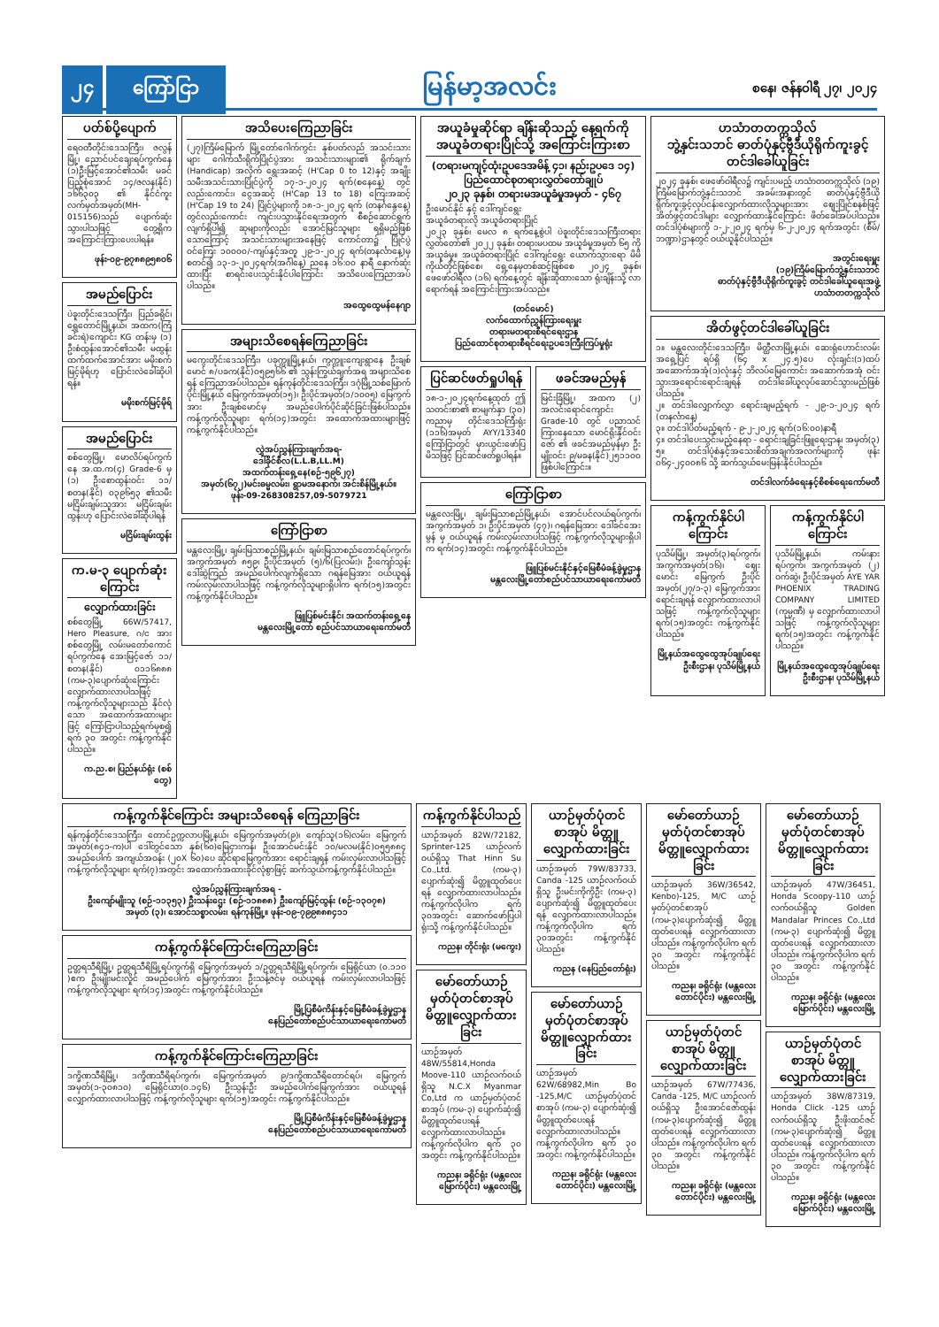၂၄ ကြော်ငြာ မြန်မာ့အလင်း စနေ၊ ဇန်နဝါရီ ၂၇၊ ၂၀၂၄
ပတ်စ်ပို့ပျောက်
ရေဝတီတိုင်းဒေသကြီး၊ ဇလွန်မြို့၊ ညောင်ပင်ချေးရပ်ကွက်နေ (၁)ဦးမြင့်အောင်၏သမီး မခင်ပြည့်စုံအောင် ၁၄/ဇလန(နိုင်) ၁၆၆၃၀၃ ၏ နိုင်ငံကူးလက်မှတ်အမှတ်(MH-015156)သည် ပျောက်ဆုံးသွားပါသဖြင့် တွေ့ရှိက အကြောင်းကြားပေးပါရန်။
ဖုန်း-၀၉-၉၇၈၈၉၅၈၀၆
အမည်ပြောင်း
ပဲခူးတိုင်းဒေသကြီး၊ ပြည်ခရိုင်၊ ရွှေတောင်မြို့နယ်၊ အထက(ကြံခင်းရဲ)ကျောင်း KG တန်းမှ (၁) ဦးစံထွန်းအောင်၏သမီး မထွန်းထက်ထက်အောင်အား မမိုးစက်မြင့်မိုရ်ဟု ပြောင်းလဲခေါ်ဆိုပါရန်။
မမိုးစက်မြင့်မိုရ်
အမည်ပြောင်း
စစ်တွေမြို့၊ မောလိပ်ရပ်ကွက်နေ အ.ထ.က(၄) Grade-6 မှ (၁) ဦးစောထွန်းဝင်း ၁၁/စတန(နိုင်) ၀၃၉၆၅၃ ၏သမီး မငြိမ်းချမ်းသူအား မငြိမ်းချမ်းထွန်းဟု ပြောင်းလဲခေါ်ဆိုပါရန်
မငြိမ်းချမ်းထွန်း
က.မ-၃ ပျောက်ဆုံးကြောင်း
လျှောက်ထားခြင်း
စစ်တွေမြို့ 66W/57417, Hero Pleasure, ဂ/င အား စစ်တွေမြို့ လမ်းမတော်ကောင် ရပ်ကွက်နေ အေးမြင့်ဇော် ၁၁/စတန(နိုင်) ၀၁၁၆၈၈၈ (ကမ-၃)ပျောက်ဆုံးကြောင်း လျှောက်ထားလာပါသဖြင့် ကန့်ကွက်လိုသူများသည် နိုင်လုံသော အထောက်အထားများဖြင့် ကြော်ငြာပါသည့်ရက်မှစ၍ ရက် ၃၀ အတွင်း ကန့်ကွက်နိုင်ပါသည်။
က.ည.စ၊ ပြည်နယ်ရုံး (စစ်တွေ)
အသိပေးကြေညာခြင်း
(၂၇)ကြိမ်မြောက် မြို့တော်ဂေါက်ကွင်း နှစ်ပတ်လည် အသင်းသားများ ဂေါက်သီးရိုက်ပြိုင်ပွဲအား အသင်းသားများ၏ ရိုက်ချက် (Handicap) အလိုက် ရွေးအဆင့် (H'Cap 0 to 12)နှင့် အချိုးသမီးအသင်းသားပြိုင်ပွဲကို ၁၇-၁-၂၀၂၄ ရက်(စနေနေ့) တွင်လည်းကောင်း၊ ငွေအဆင့် (H'Cap 13 to 18) ကြေးအဆင့် (H'Cap 19 to 24) ပြိုင်ပွဲများကို ၁၈-၁-၂၀၂၄ ရက် (တနင်္ဂနွေနေ့) တွင်လည်းကောင်း ကျင်းပသွားနိုင်ရေးအတွက် စီစဉ်ဆောင်ရွက်လျက်ရှိပါ၍ ဆုများကိုလည်း အောင်မြင်သူများ ရရှိမည်ဖြစ်သောကြောင့် အသင်းသားများအနေဖြင့် ကောင်တာ၌ ပြိုင်ပွဲဝင်ကြေး ၁၀၀၀၀/-ကျပ်နှင့်အတူ ၂၉-၁-၂၀၂၄ ရက်(တနင်္လာနေ့)မှစတင်၍ ၁၃-၁-၂၀၂၄ရက်(အင်္ဂါနေ့) ညနေ ၁၆:၀၀ နာရီ နောက်ဆုံးထားပြီး စာရင်းပေးသွင်းနိုင်ပါကြောင်း အသိပေးကြေညာအပ်ပါသည်။
အထွေထွေမန်နေဂျာ
အများသိစေရန်ကြေညာခြင်း
မကွေးတိုင်းဒေသကြီး၊ ပခုက္ကူမြို့နယ်၊ ကွက္ကူးကျေးရွာနေ ဦးချစ်မောင် ၈/ပခက(နိုင်)၀၅၉၅၆၆ ၏ သွန်းကြွယ်ချက်အရ အများသိစေရန် ကြေညာအပ်ပါသည်။ ရန်ကုန်တိုင်းဒေသကြီး၊ ဒဂုံမြို့သစ်မြောက်ပိုင်းမြို့နယ် မြေကွက်အမှတ်(၁၅)၊ ဦးပိုင်အမှတ်(၁/၁၀၀၅) မြေကွက်အား ဦးချစ်မောင်မှ အမည်ပေါက်ပိုင်ဆိုင်ခြင်းဖြစ်ပါသည်။ ကန့်ကွက်လိုသူများ ရက်(၁၄)အတွင်း အထောက်အထားများဖြင့် ကန့်ကွက်နိုင်ပါသည်။
လွှဲအပ်ညွှန်ကြားချက်အရ-
ဒေါ်ခိုင်စီလ(L.L.B,LL.M)
အထက်တန်းရှေ့နေ(စဉ်-၅၉၆၂၇)
အမှတ်(၆၇၂)မင်းဓမ္မလမ်း၊ ရွာမအနောက်၊ အင်းစိန်မြို့နယ်။
ဖုန်း-09-268308257,09-5079721
ကြော်ငြာစာ
မန္တလေးမြို့၊ ချမ်းမြသာစည်မြို့နယ်၊ ချမ်းမြသာစည်တောင်ရပ်ကွက်၊ အကွက်အမှတ် ၈၅၉၊ ဦးပိုင်အမှတ် (၅)/၆(ပြလမ်း)၊ ဦးကျော်သွန်း ဒေါ်ဆွဲကြည် အမည်ပေါက်လျက်ရှိသော ဂရန်မြေအား ဝယ်ယူရန် ကမ်းလှမ်းလာပါသဖြင့် ကန့်ကွက်လိုသူများရှိပါက ရက်(၁၅)အတွင်း ကန့်ကွက်နိုင်ပါသည်။
ဖြူပြစ်မင်းနိုင်၊ အထက်တန်းရှေ့နေ
မန္တလေးမြို့တော် စည်ပင်သာယာရေးကော်မတီ
အယူခံမှုဆိုင်ရာ ချိန်းဆိုသည့် နေ့ရက်ကို အယူခံတရားပြိုင်သို့ အကြောင်းကြားစာ
(တရားမကျင့်ထုံးဥပဒေအမိန့် ၄၁၊ နည်းဥပဒေ ၁၄)
ပြည်ထောင်စုတရားလွှတ်တော်ချုပ်
၂၀၂၃ ခုနှစ်၊ တရားမအယူခံမှုအမှတ် - ၄၆၇
ဦးမောင်နိုင် နှင့် ဒေါ်ကျင်ရွေး
အယူခံတရားလို အယူခံတရားပြိုင်
၂၀၂၃ ခုနှစ်၊ မေလ ၈ ရက်နေ့စွဲပါ ပဲခူးတိုင်းဒေသကြီးတရားလွှတ်တော်၏ ၂၀၂၂ ခုနှစ်၊ တရားမပထမ အယူခံမှုအမှတ် ၆၅ ကို အယူခံမှု။ အယူခံတရားပြိုင် ဒေါ်ကျင်ရွေး ယောက်သွားရော မိမိကိုယ်တိုင်ဖြစ်စေ၊ ရှေ့နေမှတစ်ဆင့်ဖြစ်စေ ၂၀၂၄ ခုနှစ်၊ ဖေဖော်ဝါရီလ (၁၆) ရက်နေ့တွင် ချိန်းဆိုထားသော ရုံးချိန်းသို့ လာရောက်ရန် အကြောင်းကြားအပ်သည်။
(တင်မောင်)
လက်ထောက်ညွှန်ကြားရေးမှူး
တရားမတရားစီရင်ရေးဌာန
ပြည်ထောင်စုတရားစီရင်ရေးဥပဒေကြီးကြပ်မှုရုံး
ပြင်ဆင်ဖတ်ရှုပါရန်
၁၈-၁-၂၀၂၄ရက်နေ့ထုတ် ဤသတင်းစာ၏ စာမျက်နှာ (၃၀) ကညာမှ တိုင်းဒေသကြီးရုံး (၁၁၆)အမှတ် AYY/13340 ကြော်ငြာတွင် မှားယွင်းဖော်ပြမိသဖြင့် ပြင်ဆင်ဖတ်ရှုပါရန်။
ဖခင်အမည်မှန်
မြင်းခြံမြို့၊ အထက (၂) အလင်းရောင်ကျောင်း Grade-10 တွင် ပညာသင်ကြားနေသော မောင်ရိုးနိုင်ဝင်းဇော် ၏ ဖခင်အမည်မှန်မှာ ဦးမျိုးဝင်း ၉/မခန(နိုင်)၂၅၁၁၀၀ ဖြစ်ပါကြောင်း။
ကြော်ငြာစာ
မန္တလေးမြို့၊ ချမ်းမြသာစည်မြို့နယ်၊ အောင်ပင်လယ်ရပ်ကွက်၊ အကွက်အမှတ် ၁၊ ဦးပိုင်အမှတ် (၄၇)၊ ဂရန်မြေအား ဒေါ်ခင်အေးမွန် မှ ဝယ်ယူရန် ကမ်းလှမ်းလာပါသဖြင့် ကန့်ကွက်လိုသူများရှိပါက ရက်(၁၄)အတွင်း ကန့်ကွက်နိုင်ပါသည်။
ဖြူပြစ်မင်းနိုင်နှင့်မြေစီမံခန့်ခွဲမှုဌာန
မန္တလေးမြို့တော်စည်ပင်သာယာရေးကော်မတီ
ဟသံာတတက္ကသိုလ်
ဘွဲ့နှင်းသဘင် ဓာတ်ပုံနှင့်ဗွီဒီယိုရိုက်ကူးခွင့် တင်ဒါခေါ်ယူခြင်း
၂၀၂၄ ခုနှစ်၊ ဖေဖော်ဝါရီလ၌ ကျင်းပမည့် ဟသံာတတက္ကသိုလ် (၁၉) ကြိမ်မြောက်ဘွဲ့နှင်းသဘင် အခမ်းအနားတွင် ဓာတ်ပုံနှင့်ဗွီဒီယိုရိုက်ကူးခွင့်လုပ်ငန်းလျှောက်ထားလိုသူများအား ဈေးပြိုင်စနစ်ဖြင့် အိတ်ဖွင့်တင်ဒါများ လျှောက်ထားနိုင်ကြောင်း ဖိတ်ခေါ်အပ်ပါသည်။ တင်ဒါပုံစံများကို ၁-၂-၂၀၂၄ ရက်မှ ၆-၂-၂၀၂၄ ရက်အတွင်း (စီမံ/ဘဏ္ဍာ)ဌာနတွင် ဝယ်ယူနိုင်ပါသည်။
အတွင်းရေးမှူး
(၁၉)ကြိမ်မြောက်ဘွဲ့နှင်းသဘင်
ဓာတ်ပုံနှင့်ဗွီဒီယိုရိုက်ကူးခွင့် တင်ဒါခေါ်ယူရေးအဖွဲ့
ဟသံာတတက္ကသိုလ်
အိတ်ဖွင့်တင်ဒါခေါ်ယူခြင်း
၁။ မန္တလေးတိုင်းဒေသကြီး၊ မိတ္ထီလာမြို့နယ်၊ ဆေးရုံဟောင်းလမ်း အရှေ့ပြင် ရပ်ရှိ (၆၄ x ၂၄.၅)ပေ လုံးချင်း(၁)ထပ်အဆောက်အအုံ(၁)လုံးနှင့် ဘိလပ်မြေကောင်း အဆောက်အအုံ ဝင်းသွားအရောင်းရောင်းချရန် တင်ဒါခေါ်ယူလုပ်ဆောင်သွားမည်ဖြစ်ပါသည်။
၂။ တင်ဒါလျှောက်လွှာ ရောင်းချမည့်ရက် - ၂၉-၁-၂၀၂၄ ရက် (တနင်္လာနေ့)
၃။ တင်ဒါပိတ်မည့်ရက် - ၉-၂-၂၀၂၄ ရက်(၁၆:၀၀)နာရီ
၄။ တင်ဒါပေးသွင်းမည့်နေရာ - ရောင်းချခြင်းဖြူရေးဌာန၊ အမှတ်(၃)
၅။ တင်ဒါပုံစံနှင့်အသေးစိတ်အချက်အလက်များကို ဖုန်း ၀၆၄-၂၄၀၀၈၆ သို့ ဆက်သွယ်မေးမြန်းနိုင်ပါသည်။
တင်ဒါလက်ခံရေးနှင့်စိစစ်ရေးကော်မတီ
ကန့်ကွက်နိုင်ပါကြောင်း
ပုသိမ်မြို့၊ အမှတ်(၃)ရပ်ကွက်၊ အကွက်အမှတ်(၁၆)၊ ဈေးမောင်း မြေကွက် ဦးပိုင်အမှတ်(၂၇/၁-၃) မြေကွက်အား ရောင်းချရန် လျှောက်ထားလာပါသဖြင့် ကန့်ကွက်လိုသူများ ရက်(၁၅)အတွင်း ကန့်ကွက်နိုင်ပါသည်။
မြို့နယ်အထွေထွေအုပ်ချုပ်ရေးဦးစီးဌာန၊ ပုသိမ်မြို့နယ်
ကန့်ကွက်နိုင်ပါကြောင်း
ပုသိမ်မြို့နယ်၊ ကမ်းနားရပ်ကွက်၊ အကွက်အမှတ် (၂) ဝက်ဆွဲ၊ ဦးပိုင်အမှတ် AYE YAR PHOENIX TRADING COMPANY LIMITED (ကုမ္ပဏီ) မှ လျှောက်ထားလာပါသဖြင့် ကန့်ကွက်လိုသူများ ရက်(၁၅)အတွင်း ကန့်ကွက်နိုင်ပါသည်။
မြို့နယ်အထွေထွေအုပ်ချုပ်ရေးဦးစီးဌာန၊ ပုသိမ်မြို့နယ်
ကန့်ကွက်နိုင်ကြောင်း အများသိစေရန် ကြေညာခြင်း
ရန်ကုန်တိုင်းဒေသကြီး၊ တောင်ဥက္ကလာပမြို့နယ်၊ မြေကွက်အမှတ်(၉)၊ ကျော်သူ(၁၆)လမ်း၊ မြေကွက်အမှတ်(၈၄၁-က)ပါ ဒေါ်တွင်သော နှစ်(၆၀)မြေငှားကန်၊ ဦးအောင်မင်းနိုင် ၁၀/မလမ(နိုင်)၀၅၅၈၈၄ အမည်ပေါက် အကျယ်အဝန်း (၂၀X ၆၀)ပေ ဆိုင်ရာမြေကွက်အား ရောင်းချရန် ကမ်းလှမ်းလာပါသဖြင့် ကန့်ကွက်လိုသူများ ရက်(၇)အတွင်း အထောက်အထားခိုင်လုံစွာဖြင့် ဆက်သွယ်ကန့်ကွက်နိုင်ပါသည်။
လွှဲအပ်ညွှန်ကြားချက်အရ -
ဦးကျော်မျိုးသူ (စဉ်-၁၁၃၅၃) ဦးသန်းဌေး (စဉ်-၁၁၈၈၈) ဦးကျော်မြင့်ထွန်း (စဉ်-၁၃၀၇၈)
အမှတ် (၃)၊ အောင်သစ္စာလမ်း၊ ရန်ကုန်မြို့။ ဖုန်း-၀၉-၇၉၉၈၈၈၄၁၁
ကန့်ကွက်နိုင်ကြောင်းကြေညာခြင်း
ဥတ္တရသီရိမြို့၊ ဥတ္တရသီရိမြို့ရပ်ကွက်ရှိ မြေကွက်အမှတ် ၁/ဥတ္တရသီရိမြို့ရပ်ကွက်၊ မြေရိုင်ယာ (၀.၁၁၀ )ဧက ဦးမျိုးမင်းလှိုင် အမည်ပေါက် မြေကွက်အား ဦးသန့်ဇင်မှ ဝယ်ယူရန် ကမ်းလှမ်းလာပါသဖြင့် ကန့်ကွက်လိုသူများ ရက်(၁၄)အတွင်း ကန့်ကွက်နိုင်ပါသည်။
မြို့ပြစီမံကိန်းနှင့်မြေစီမံခန့်ခွဲမှုဌာန
နေပြည်တော်စည်ပင်သာယာရေးကော်မတီ
ကန့်ကွက်နိုင်ကြောင်းကြေညာခြင်း
ဒက္ခိဏသီရိမြို့၊ ဒက္ခိဏသီရိရပ်ကွက်၊ မြေကွက်အမှတ် ၉/ဒက္ခိဏသီရိတောင်ရပ်၊ မြေကွက်အမှတ်(၁-၃၀၈၁၀) မြေရိုင်ယာ(၀.၁၄၆) ဦးသွန်းဦး အမည်ပေါက်မြေကွက်အား ဝယ်ယူရန် လျှောက်ထားလာပါသဖြင့် ကန့်ကွက်လိုသူများ ရက်(၁၅)အတွင်း ကန့်ကွက်နိုင်ပါသည်။
မြို့ပြစီမံကိန်းနှင့်မြေစီမံခန့်ခွဲမှုဌာန
နေပြည်တော်စည်ပင်သာယာရေးကော်မတီ
ကန့်ကွက်နိုင်ပါသည်
ယာဉ်အမှတ် 82W/72182, Sprinter-125 ယာဉ်လက်ဝယ်ရှိသူ That Hinn Su Co.,Ltd. (ကမ-၃) ပျောက်ဆုံး၍ မိတ္တူထုတ်ပေးရန် လျှောက်ထားလာပါသည်။ ကန့်ကွက်လိုပါက ရက် ၃၀အတွင်း ဆောက်ဖော်ပြပါရုံးသို့ ကန့်ကွက်နိုင်ပါသည်။
ကညန၊ တိုင်းရုံး (မကွေး)
မော်တော်ယာဉ်မှတ်ပုံတင်စာအုပ် မိတ္တူလျှောက်ထားခြင်း
ယာဉ်အမှတ် 48W/55814,Honda Moove-110 ယာဉ်လက်ဝယ်ရှိသူ N.C.X Myanmar Co,Ltd က ယာဉ်မှတ်ပုံတင်စာအုပ် (ကမ-၃) ပျောက်ဆုံး၍ မိတ္တူထုတ်ပေးရန် လျှောက်ထားလာပါသည်။ ကန့်ကွက်လိုပါက ရက် ၃၀ အတွင်း ကန့်ကွက်နိုင်ပါသည်။
ကညန၊ ခရိုင်ရုံး (မန္တလေးမြောက်ပိုင်း) မန္တလေးမြို့
ယာဉ်မှတ်ပုံတင်စာအုပ် မိတ္တူလျှောက်ထားခြင်း
ယာဉ်အမှတ် 79W/83733, Canda -125 ယာဉ်လက်ဝယ်ရှိသူ ဦးမင်းကိုကိုဦး (ကမ-၃) ပျောက်ဆုံး၍ မိတ္တူထုတ်ပေးရန် လျှောက်ထားလာပါသည်။ ကန့်ကွက်လိုပါက ရက် ၃၀အတွင်း ကန့်ကွက်နိုင်ပါသည်။
ကညန (နေပြည်တော်ရုံး)
မော်တော်ယာဉ်မှတ်ပုံတင်စာအုပ် မိတ္တူလျှောက်ထားခြင်း
ယာဉ်အမှတ် 62W/68982,Min Bo -125,M/C ယာဉ်မှတ်ပုံတင်စာအုပ် (ကမ-၃) ပျောက်ဆုံး၍ မိတ္တူထုတ်ပေးရန် လျှောက်ထားလာပါသည်။ ကန့်ကွက်လိုပါက ရက် ၃၀ အတွင်း ကန့်ကွက်နိုင်ပါသည်။
ကညန၊ ခရိုင်ရုံး (မန္တလေးတောင်ပိုင်း) မန္တလေးမြို့
မော်တော်ယာဉ်မှတ်ပုံတင်စာအုပ် မိတ္တူလျှောက်ထားခြင်း
ယာဉ်အမှတ် 36W/36542, Kenbo)-125, M/C ယာဉ်မှတ်ပုံတင်စာအုပ် (ကမ-၃)ပျောက်ဆုံး၍ မိတ္တူထုတ်ပေးရန် လျှောက်ထားလာပါသည်။ ကန့်ကွက်လိုပါက ရက် ၃၀ အတွင်း ကန့်ကွက်နိုင်ပါသည်။
ကညန၊ ခရိုင်ရုံး (မန္တလေးတောင်ပိုင်း) မန္တလေးမြို့
ယာဉ်မှတ်ပုံတင်စာအုပ် မိတ္တူလျှောက်ထားခြင်း
ယာဉ်အမှတ် 67W/77436, Canda -125, M/C ယာဉ်လက်ဝယ်ရှိသူ ဦးအောင်ဇော်ထွန်း (ကမ-၃)ပျောက်ဆုံး၍ မိတ္တူထုတ်ပေးရန် လျှောက်ထားလာပါသည်။ ကန့်ကွက်လိုပါက ရက် ၃၀ အတွင်း ကန့်ကွက်နိုင်ပါသည်။
ကညန၊ ခရိုင်ရုံး (မန္တလေးတောင်ပိုင်း) မန္တလေးမြို့
မော်တော်ယာဉ်မှတ်ပုံတင်စာအုပ် မိတ္တူလျှောက်ထားခြင်း
ယာဉ်အမှတ် 47W/36451, Honda Scoopy-110 ယာဉ် လက်ဝယ်ရှိသူ Golden Mandalar Princes Co.,Ltd (ကမ-၃) ပျောက်ဆုံး၍ မိတ္တူထုတ်ပေးရန် လျှောက်ထားလာပါသည်။ ကန့်ကွက်လိုပါက ရက် ၃၀ အတွင်း ကန့်ကွက်နိုင်ပါသည်။
ကညန၊ ခရိုင်ရုံး (မန္တလေးမြောက်ပိုင်း) မန္တလေးမြို့
ယာဉ်မှတ်ပုံတင်စာအုပ် မိတ္တူလျှောက်ထားခြင်း
ယာဉ်အမှတ် 38W/87319, Honda Click -125 ယာဉ်လက်ဝယ်ရှိသူ ဦးဖိုးထင်ဇင် (ကမ-၃)ပျောက်ဆုံး၍ မိတ္တူထုတ်ပေးရန် လျှောက်ထားလာပါသည်။ ကန့်ကွက်လိုပါက ရက် ၃၀ အတွင်း ကန့်ကွက်နိုင်ပါသည်။
ကညန၊ ခရိုင်ရုံး (မန္တလေးမြောက်ပိုင်း) မန္တလေးမြို့